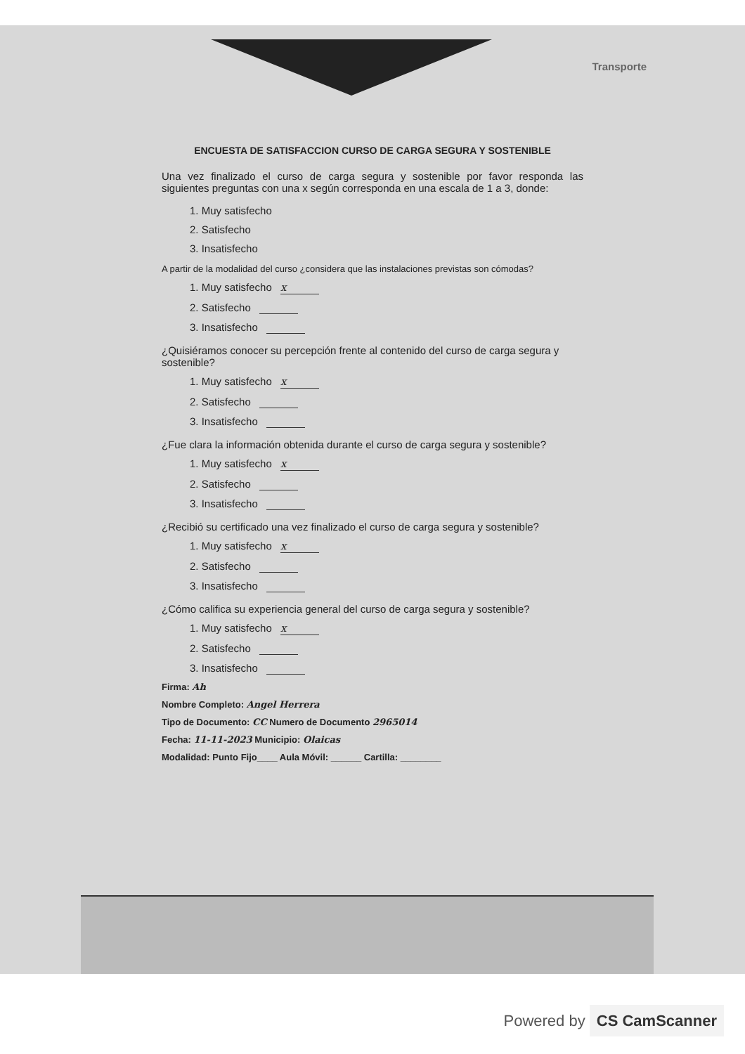Transporte
ENCUESTA DE SATISFACCION CURSO DE CARGA SEGURA Y SOSTENIBLE
Una vez finalizado el curso de carga segura y sostenible por favor responda las siguientes preguntas con una x según corresponda en una escala de 1 a 3, donde:
1. Muy satisfecho
2. Satisfecho
3. Insatisfecho
A partir de la modalidad del curso ¿considera que las instalaciones previstas son cómodas?
1. Muy satisfecho x
2. Satisfecho
3. Insatisfecho
¿Quisiéramos conocer su percepción frente al contenido del curso de carga segura y sostenible?
1. Muy satisfecho x
2. Satisfecho
3. Insatisfecho
¿Fue clara la información obtenida durante el curso de carga segura y sostenible?
1. Muy satisfecho x
2. Satisfecho
3. Insatisfecho
¿Recibió su certificado una vez finalizado el curso de carga segura y sostenible?
1. Muy satisfecho x
2. Satisfecho
3. Insatisfecho
¿Cómo califica su experiencia general del curso de carga segura y sostenible?
1. Muy satisfecho x
2. Satisfecho
3. Insatisfecho
Firma: Ah
Nombre Completo: Angel Herrera
Tipo de Documento: CC Numero de Documento 2965014
Fecha: 11-11-2023 Municipio: Olaicas
Modalidad: Punto Fijo____ Aula Móvil: ______ Cartilla: ________
Powered by CS CamScanner